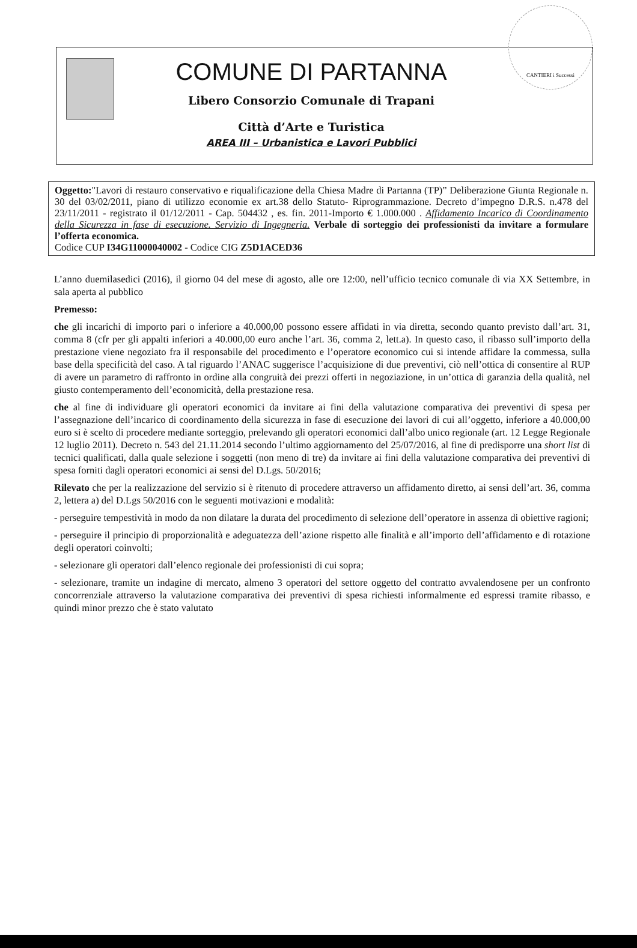COMUNE DI PARTANNA
Libero Consorzio Comunale di Trapani
Città d’Arte e Turistica
AREA III – Urbanistica e Lavori Pubblici
CANTIERI i Successi
Oggetto:"Lavori di restauro conservativo e riqualificazione della Chiesa Madre di Partanna (TP)” Deliberazione Giunta Regionale n. 30 del 03/02/2011, piano di utilizzo economie ex art.38 dello Statuto- Riprogrammazione. Decreto d’impegno D.R.S. n.478 del 23/11/2011 - registrato il 01/12/2011 - Cap. 504432 , es. fin. 2011-Importo € 1.000.000 . Affidamento Incarico di Coordinamento della Sicurezza in fase di esecuzione. Servizio di Ingegneria. Verbale di sorteggio dei professionisti da invitare a formulare l’offerta economica.
Codice CUP I34G11000040002 - Codice CIG Z5D1ACED36
L’anno duemilasedici (2016), il giorno 04 del mese di agosto, alle ore 12:00, nell’ufficio tecnico comunale di via XX Settembre, in sala aperta al pubblico
Premesso:
che gli incarichi di importo pari o inferiore a 40.000,00 possono essere affidati in via diretta, secondo quanto previsto dall’art. 31, comma 8 (cfr per gli appalti inferiori a 40.000,00 euro anche l’art. 36, comma 2, lett.a). In questo caso, il ribasso sull’importo della prestazione viene negoziato fra il responsabile del procedimento e l’operatore economico cui si intende affidare la commessa, sulla base della specificità del caso. A tal riguardo l’ANAC suggerisce l’acquisizione di due preventivi, ciò nell’ottica di consentire al RUP di avere un parametro di raffronto in ordine alla congruità dei prezzi offerti in negoziazione, in un’ottica di garanzia della qualità, nel giusto contemperamento dell’economicità, della prestazione resa.
che al fine di individuare gli operatori economici da invitare ai fini della valutazione comparativa dei preventivi di spesa per l’assegnazione dell’incarico di coordinamento della sicurezza in fase di esecuzione dei lavori di cui all’oggetto, inferiore a 40.000,00 euro si è scelto di procedere mediante sorteggio, prelevando gli operatori economici dall’albo unico regionale (art. 12 Legge Regionale 12 luglio 2011). Decreto n. 543 del 21.11.2014 secondo l’ultimo aggiornamento del 25/07/2016, al fine di predisporre una short list di tecnici qualificati, dalla quale selezione i soggetti (non meno di tre) da invitare ai fini della valutazione comparativa dei preventivi di spesa forniti dagli operatori economici ai sensi del D.Lgs. 50/2016;
Rilevato che per la realizzazione del servizio si è ritenuto di procedere attraverso un affidamento diretto, ai sensi dell’art. 36, comma 2, lettera a) del D.Lgs 50/2016 con le seguenti motivazioni e modalità:
- perseguire tempestività in modo da non dilatare la durata del procedimento di selezione dell’operatore in assenza di obiettive ragioni;
- perseguire il principio di proporzionalità e adeguatezza dell’azione rispetto alle finalità e all’importo dell’affidamento e di rotazione degli operatori coinvolti;
- selezionare gli operatori dall’elenco regionale dei professionisti di cui sopra;
- selezionare, tramite un indagine di mercato, almeno 3 operatori del settore oggetto del contratto avvalendosene per un confronto concorrenziale attraverso la valutazione comparativa dei preventivi di spesa richiesti informalmente ed espressi tramite ribasso, e quindi minor prezzo che è stato valutato